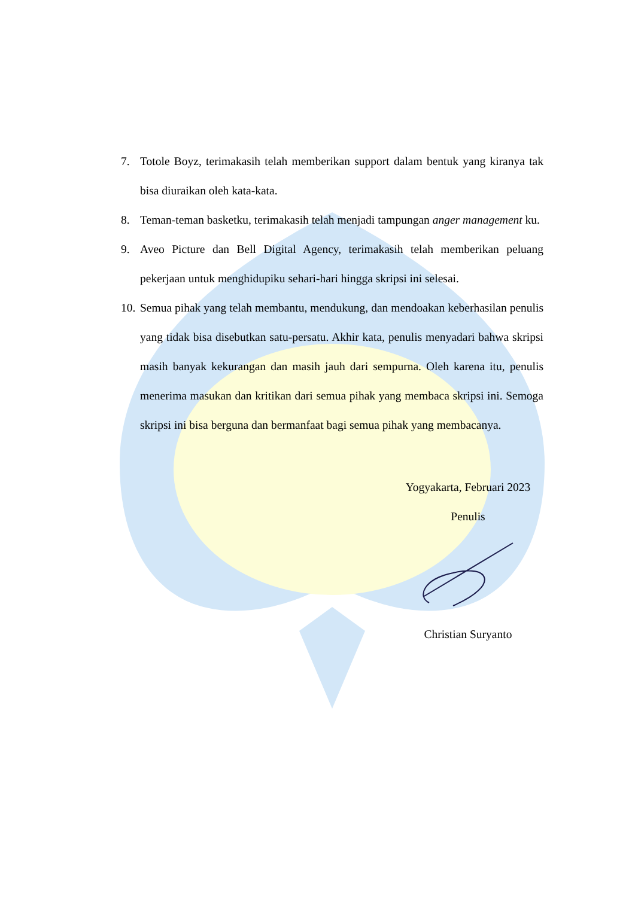7. Totole Boyz, terimakasih telah memberikan support dalam bentuk yang kiranya tak bisa diuraikan oleh kata-kata.
8. Teman-teman basketku, terimakasih telah menjadi tampungan anger management ku.
9. Aveo Picture dan Bell Digital Agency, terimakasih telah memberikan peluang pekerjaan untuk menghidupiku sehari-hari hingga skripsi ini selesai.
10. Semua pihak yang telah membantu, mendukung, dan mendoakan keberhasilan penulis yang tidak bisa disebutkan satu-persatu. Akhir kata, penulis menyadari bahwa skripsi masih banyak kekurangan dan masih jauh dari sempurna. Oleh karena itu, penulis menerima masukan dan kritikan dari semua pihak yang membaca skripsi ini. Semoga skripsi ini bisa berguna dan bermanfaat bagi semua pihak yang membacanya.
Yogyakarta, Februari 2023
Penulis
Christian Suryanto